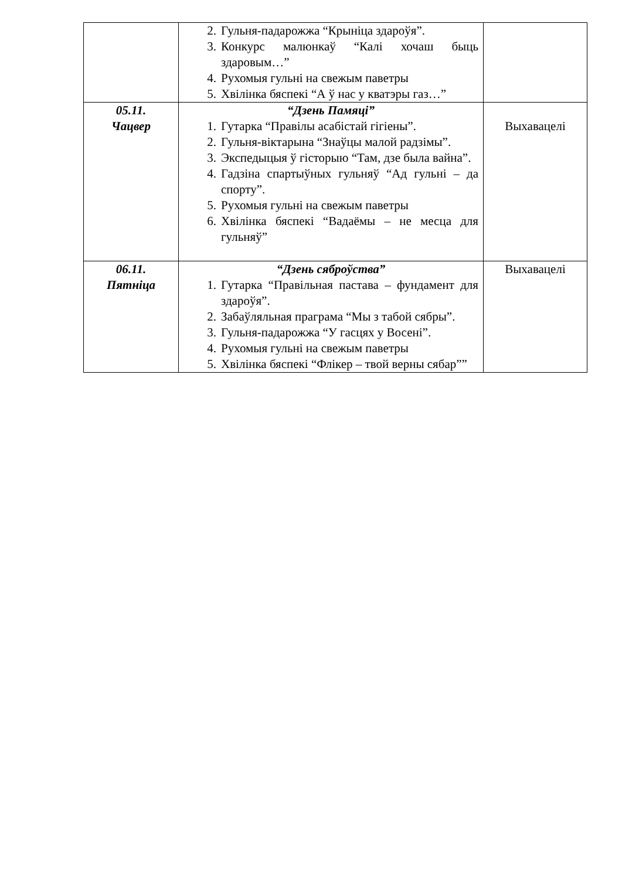| | 2. Гульня-падарожжа “Крыніца здароўя”. 3. Конкурс малюнкаў “Калі хочаш быць здаровым…” 4. Рухомыя гульні на свежым паветры 5. Хвілінка бяспекі “А ў нас у кватэры газ…” | |
| 05.11. Чацвер | “Дзень Памяці” 1. Гутарка “Правілы асабістай гігіены”. 2. Гульня-віктарына “Знаўцы малой радзімы”. 3. Экспедыцыя ў гісторыю “Там, дзе была вайна”. 4. Гадзіна спартыўных гульняў “Ад гульні – да спорту”. 5. Рухомыя гульні на свежым паветры 6. Хвілінка бяспекі “Вадаёмы – не месца для гульняў” | Выхавацелі |
| 06.11. Пятніца | “Дзень сяброўства” 1. Гутарка “Правільная пастава – фундамент для здароўя”. 2. Забаўляльная праграма “Мы з табой сябры”. 3. Гульня-падарожжа “У гасцях у Восені”. 4. Рухомыя гульні на свежым паветры 5. Хвілінка бяспекі “Флікер – твой верны сябар”” | Выхавацелі |